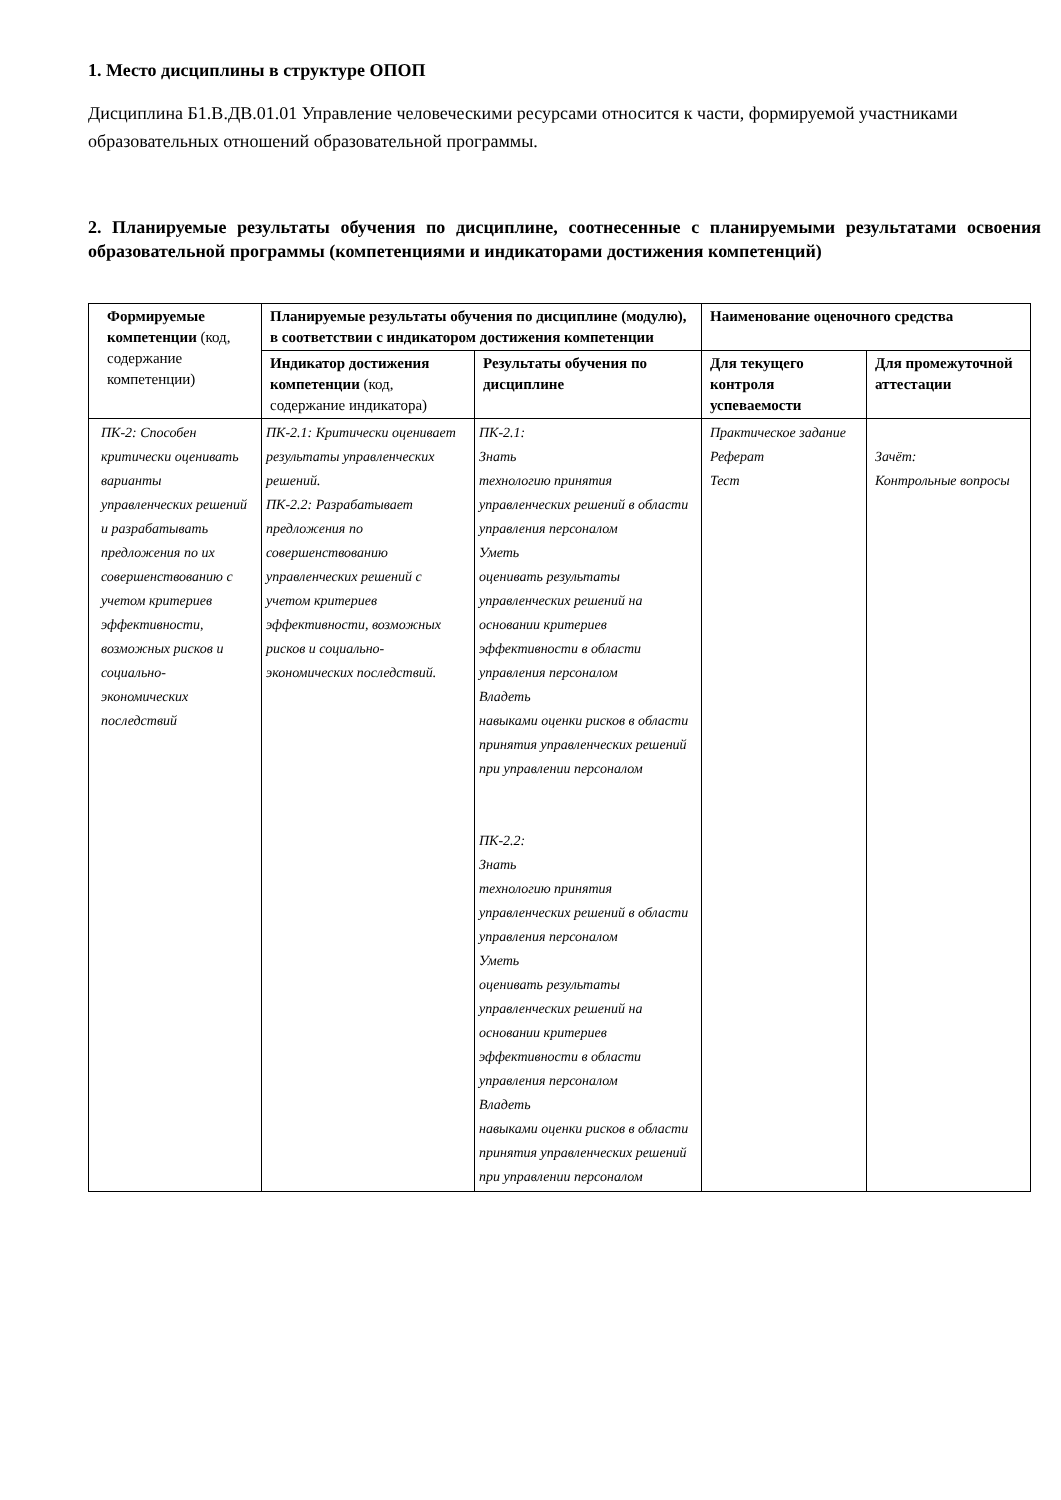1. Место дисциплины в структуре ОПОП
Дисциплина Б1.В.ДВ.01.01 Управление человеческими ресурсами относится к части, формируемой участниками образовательных отношений образовательной программы.
2. Планируемые результаты обучения по дисциплине, соотнесенные с планируемыми результатами освоения образовательной программы (компетенциями и индикаторами достижения компетенций)
| Формируемые компетенции (код, содержание компетенции) | Планируемые результаты обучения по дисциплине (модулю), в соответствии с индикатором достижения компетенции | | Наименование оценочного средства | |
| --- | --- | --- | --- | --- |
| | Индикатор достижения компетенции (код, содержание индикатора) | Результаты обучения по дисциплине | Для текущего контроля успеваемости | Для промежуточной аттестации |
| ПК-2: Способен критически оценивать варианты управленческих решений и разрабатывать предложения по их совершенствованию с учетом критериев эффективности, возможных рисков и социально-экономических последствий | ПК-2.1: Критически оценивает результаты управленческих решений. ПК-2.2: Разрабатывает предложения по совершенствованию управленческих решений с учетом критериев эффективности, возможных рисков и социально-экономических последствий. | ПК-2.1: Знать технологию принятия управленческих решений в области управления персоналом Уметь оценивать результаты управленческих решений на основании критериев эффективности в области управления персоналом Владеть навыками оценки рисков в области принятия управленческих решений при управлении персоналом ПК-2.2: Знать технологию принятия управленческих решений в области управления персоналом Уметь оценивать результаты управленческих решений на основании критериев эффективности в области управления персоналом Владеть навыками оценки рисков в области принятия управленческих решений при управлении персоналом | Практическое задание Реферат Тест | Зачёт: Контрольные вопросы |